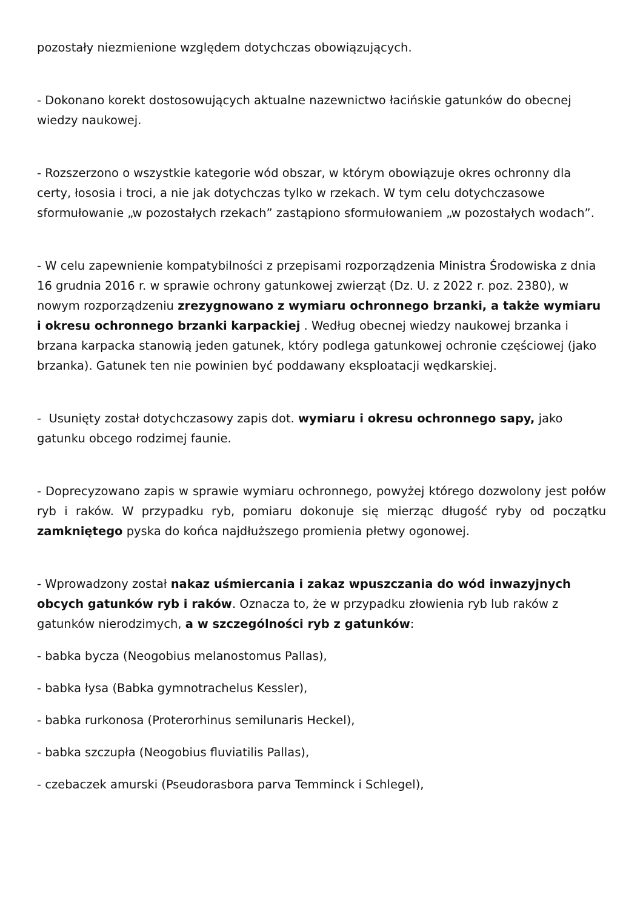pozostały niezmienione względem dotychczas obowiązujących.
- Dokonano korekt dostosowujących aktualne nazewnictwo łacińskie gatunków do obecnej wiedzy naukowej.
- Rozszerzono o wszystkie kategorie wód obszar, w którym obowiązuje okres ochronny dla certy, łososia i troci, a nie jak dotychczas tylko w rzekach. W tym celu dotychczasowe sformułowanie „w pozostałych rzekach” zastąpiono sformułowaniem „w pozostałych wodach”.
- W celu zapewnienie kompatybilności z przepisami rozporządzenia Ministra Środowiska z dnia 16 grudnia 2016 r. w sprawie ochrony gatunkowej zwierząt (Dz. U. z 2022 r. poz. 2380), w nowym rozporządzeniu zrezygnowano z wymiaru ochronnego brzanki, a także wymiaru i okresu ochronnego brzanki karpackiej . Według obecnej wiedzy naukowej brzanka i brzana karpacka stanowią jeden gatunek, który podlega gatunkowej ochronie częściowej (jako brzanka). Gatunek ten nie powinien być poddawany eksploatacji wędkarskiej.
- Usunięty został dotychczasowy zapis dot. wymiaru i okresu ochronnego sapy, jako gatunku obcego rodzimej faunie.
- Doprecyzowano zapis w sprawie wymiaru ochronnego, powyżej którego dozwolony jest połów ryb i raków. W przypadku ryb, pomiaru dokonuje się mierząc długość ryby od początku zamkniętego pyska do końca najdłuższego promienia płetwy ogonowej.
- Wprowadzony został nakaz uśmiercania i zakaz wpuszczania do wód inwazyjnych obcych gatunków ryb i raków. Oznacza to, że w przypadku złowienia ryb lub raków z gatunków nierodzimych, a w szczególności ryb z gatunków:
- babka bycza (Neogobius melanostomus Pallas),
- babka łysa (Babka gymnotrachelus Kessler),
- babka rurkonosa (Proterorhinus semilunaris Heckel),
- babka szczupła (Neogobius fluviatilis Pallas),
- czebaczek amurski (Pseudorasbora parva Temminck i Schlegel),